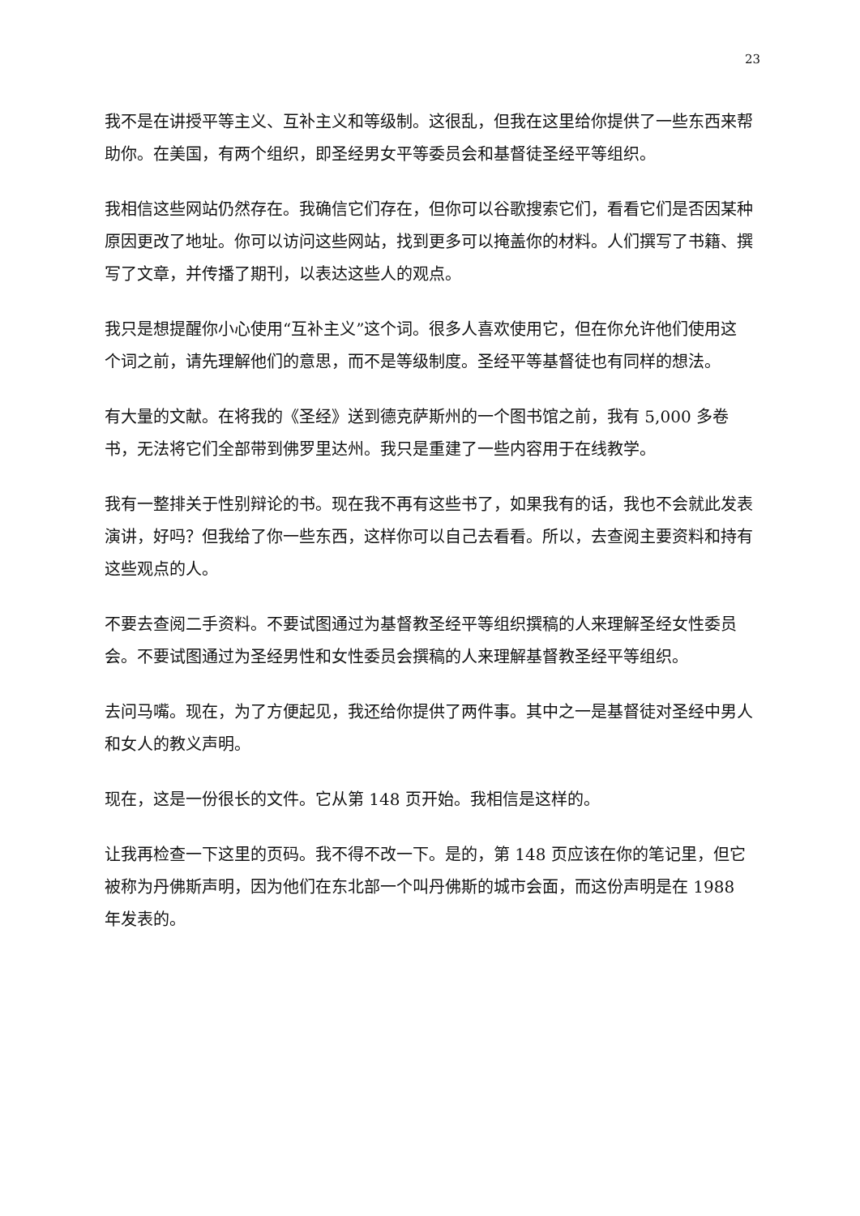23
我不是在讲授平等主义、互补主义和等级制。这很乱，但我在这里给你提供了一些东西来帮助你。在美国，有两个组织，即圣经男女平等委员会和基督徒圣经平等组织。
我相信这些网站仍然存在。我确信它们存在，但你可以谷歌搜索它们，看看它们是否因某种原因更改了地址。你可以访问这些网站，找到更多可以掩盖你的材料。人们撰写了书籍、撰写了文章，并传播了期刊，以表达这些人的观点。
我只是想提醒你小心使用“互补主义”这个词。很多人喜欢使用它，但在你允许他们使用这个词之前，请先理解他们的意思，而不是等级制度。圣经平等基督徒也有同样的想法。
有大量的文献。在将我的《圣经》送到德克萨斯州的一个图书馆之前，我有 5,000 多卷书，无法将它们全部带到佛罗里达州。我只是重建了一些内容用于在线教学。
我有一整排关于性别辩论的书。现在我不再有这些书了，如果我有的话，我也不会就此发表演讲，好吗？但我给了你一些东西，这样你可以自己去看看。所以，去查阅主要资料和持有这些观点的人。
不要去查阅二手资料。不要试图通过为基督教圣经平等组织撰稿的人来理解圣经女性委员会。不要试图通过为圣经男性和女性委员会撰稿的人来理解基督教圣经平等组织。
去问马嘴。现在，为了方便起见，我还给你提供了两件事。其中之一是基督徒对圣经中男人和女人的教义声明。
现在，这是一份很长的文件。它从第 148 页开始。我相信是这样的。
让我再检查一下这里的页码。我不得不改一下。是的，第 148 页应该在你的笔记里，但它被称为丹佛斯声明，因为他们在东北部一个叫丹佛斯的城市会面，而这份声明是在 1988 年发表的。